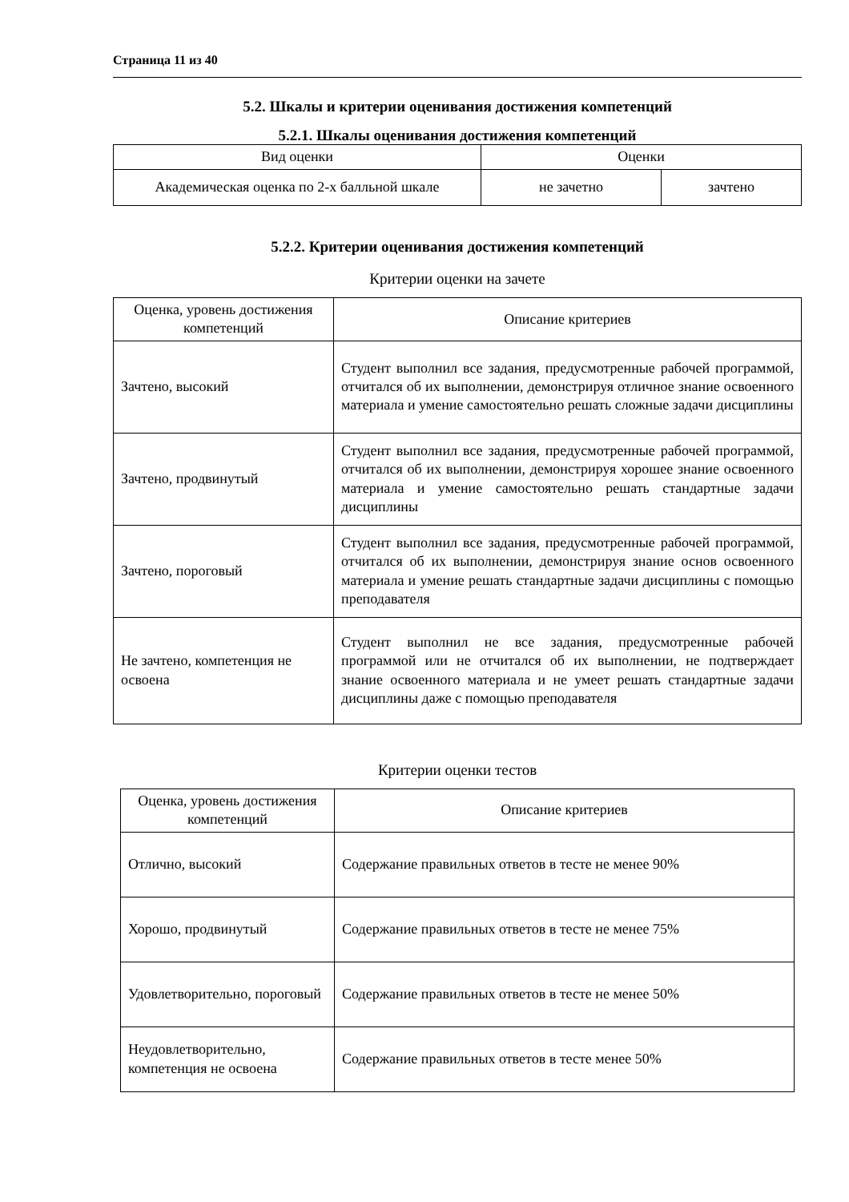Страница 11 из 40
5.2. Шкалы и критерии оценивания достижения компетенций
5.2.1. Шкалы оценивания достижения компетенций
| Вид оценки | Оценки | |
| --- | --- | --- |
| Академическая оценка по 2-х балльной шкале | не зачетно | зачтено |
5.2.2. Критерии оценивания достижения компетенций
Критерии оценки на зачете
| Оценка, уровень достижения компетенций | Описание критериев |
| --- | --- |
| Зачтено, высокий | Студент выполнил все задания, предусмотренные рабочей программой, отчитался об их выполнении, демонстрируя отличное знание освоенного материала и умение самостоятельно решать сложные задачи дисциплины |
| Зачтено, продвинутый | Студент выполнил все задания, предусмотренные рабочей программой, отчитался об их выполнении, демонстрируя хорошее знание освоенного материала и умение самостоятельно решать стандартные задачи дисциплины |
| Зачтено, пороговый | Студент выполнил все задания, предусмотренные рабочей программой, отчитался об их выполнении, демонстрируя знание основ освоенного материала и умение решать стандартные задачи дисциплины с помощью преподавателя |
| Не зачтено, компетенция не освоена | Студент выполнил не все задания, предусмотренные рабочей программой или не отчитался об их выполнении, не подтверждает знание освоенного материала и не умеет решать стандартные задачи дисциплины даже с помощью преподавателя |
Критерии оценки тестов
| Оценка, уровень достижения компетенций | Описание критериев |
| --- | --- |
| Отлично, высокий | Содержание правильных ответов в тесте не менее 90% |
| Хорошо, продвинутый | Содержание правильных ответов в тесте не менее 75% |
| Удовлетворительно, пороговый | Содержание правильных ответов в тесте не менее 50% |
| Неудовлетворительно, компетенция не освоена | Содержание правильных ответов в тесте менее 50% |